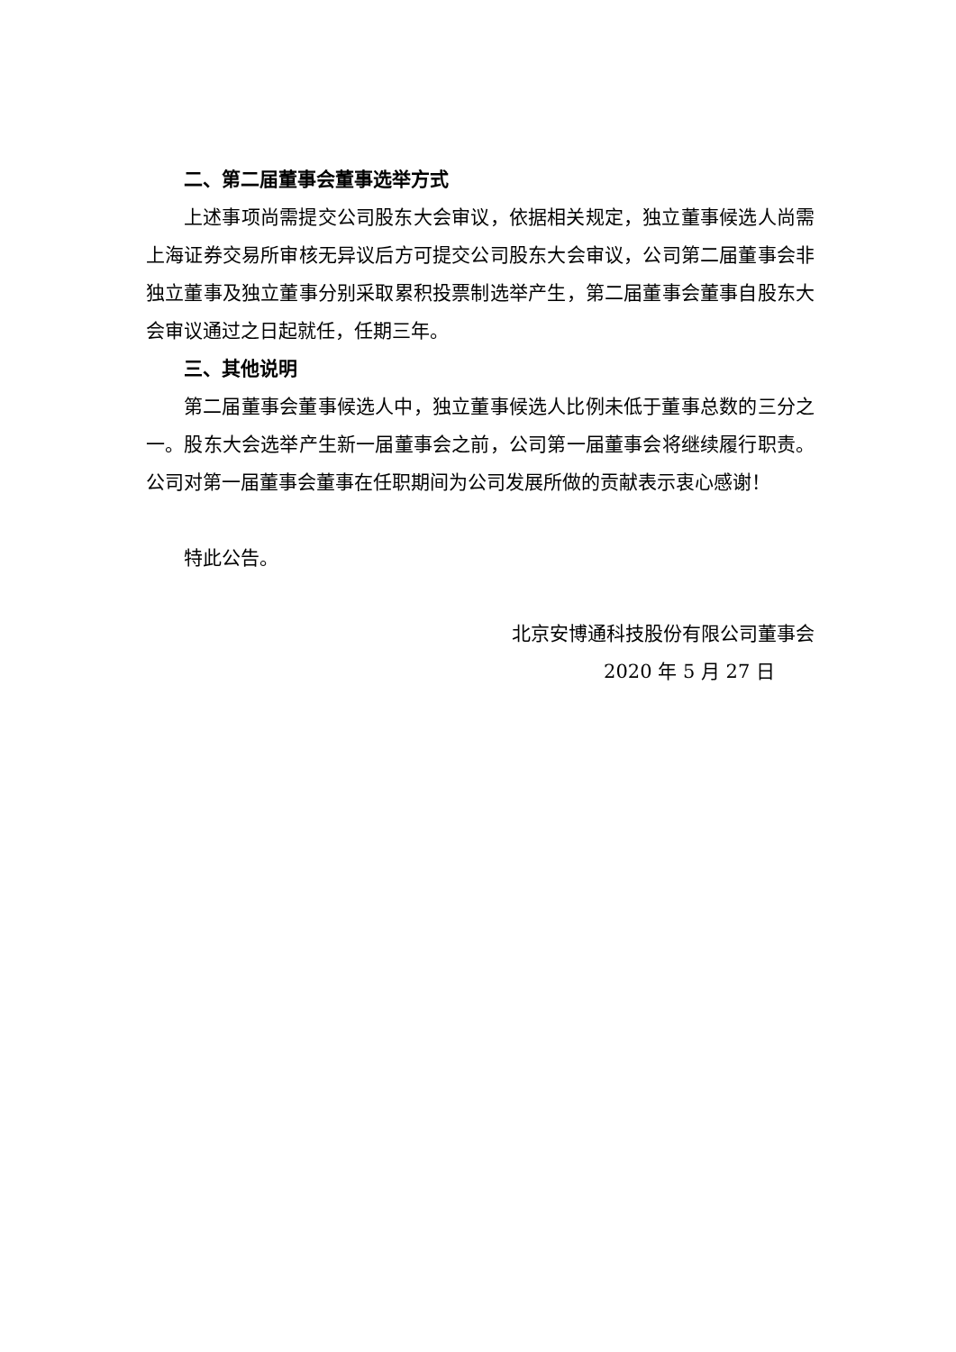二、第二届董事会董事选举方式
上述事项尚需提交公司股东大会审议，依据相关规定，独立董事候选人尚需上海证券交易所审核无异议后方可提交公司股东大会审议，公司第二届董事会非独立董事及独立董事分别采取累积投票制选举产生，第二届董事会董事自股东大会审议通过之日起就任，任期三年。
三、其他说明
第二届董事会董事候选人中，独立董事候选人比例未低于董事总数的三分之一。股东大会选举产生新一届董事会之前，公司第一届董事会将继续履行职责。公司对第一届董事会董事在任职期间为公司发展所做的贡献表示衷心感谢！
特此公告。
北京安博通科技股份有限公司董事会
2020 年 5 月 27 日